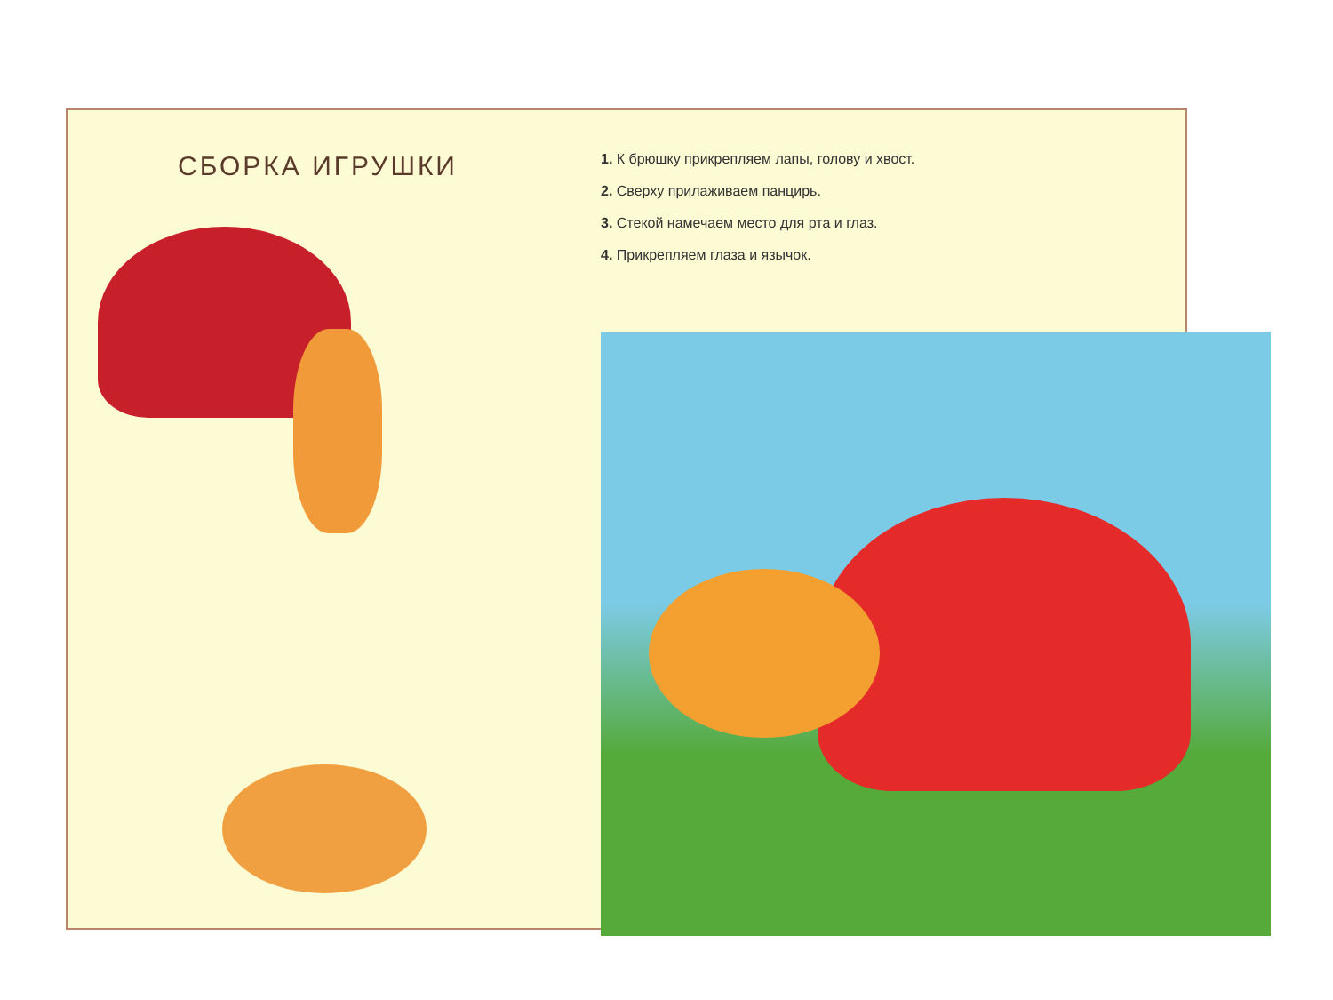СБОРКА ИГРУШКИ
1. К брюшку прикрепляем лапы, голову и хвост.
2. Сверху прилаживаем панцирь.
3. Стекой намечаем место для рта и глаз.
4. Прикрепляем глаза и язычок.